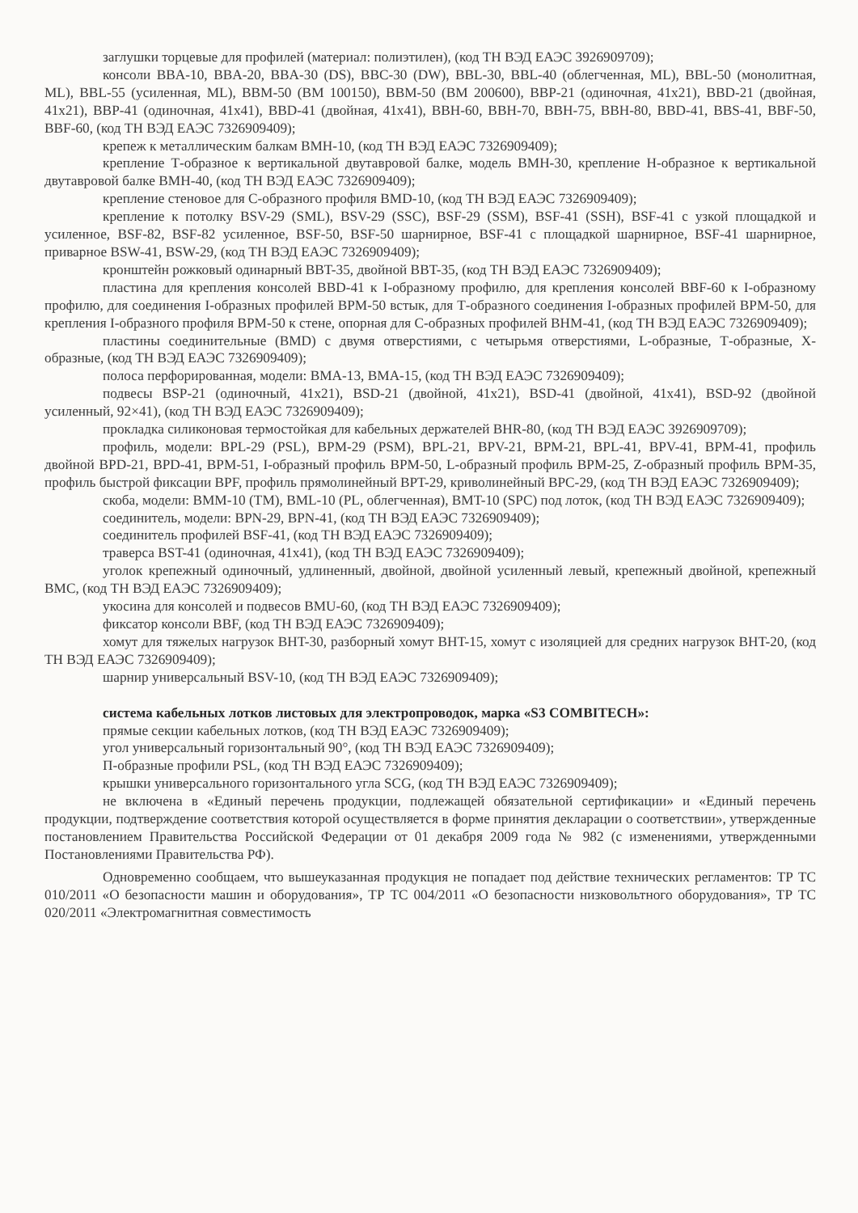заглушки торцевые для профилей (материал: полиэтилен), (код ТН ВЭД ЕАЭС 3926909709);
консоли BBA-10, BBA-20, BBA-30 (DS), BBC-30 (DW), BBL-30, BBL-40 (облегченная, ML), BBL-50 (монолитная, ML), BBL-55 (усиленная, ML), BBM-50 (BM 100150), BBM-50 (BM 200600), BBP-21 (одиночная, 41x21), BBD-21 (двойная, 41x21), BBP-41 (одиночная, 41x41), BBD-41 (двойная, 41x41), BBH-60, BBH-70, BBH-75, BBH-80, BBD-41, BBS-41, BBF-50, BBF-60, (код ТН ВЭД ЕАЭС 7326909409);
крепеж к металлическим балкам BMH-10, (код ТН ВЭД ЕАЭС 7326909409);
крепление Т-образное к вертикальной двутавровой балке, модель BMH-30, крепление Н-образное к вертикальной двутавровой балке BMH-40, (код ТН ВЭД ЕАЭС 7326909409);
крепление стеновое для С-образного профиля BMD-10, (код ТН ВЭД ЕАЭС 7326909409);
крепление к потолку BSV-29 (SML), BSV-29 (SSC), BSF-29 (SSM), BSF-41 (SSH), BSF-41 с узкой площадкой и усиленное, BSF-82, BSF-82 усиленное, BSF-50, BSF-50 шарнирное, BSF-41 с площадкой шарнирное, BSF-41 шарнирное, приварное BSW-41, BSW-29, (код ТН ВЭД ЕАЭС 7326909409);
кронштейн рожковый одинарный BBT-35, двойной BBT-35, (код ТН ВЭД ЕАЭС 7326909409);
пластина для крепления консолей BBD-41 к I-образному профилю, для крепления консолей BBF-60 к I-образному профилю, для соединения I-образных профилей BPM-50 встык, для Т-образного соединения I-образных профилей BPM-50, для крепления I-образного профиля BPM-50 к стене, опорная для С-образных профилей BHM-41, (код ТН ВЭД ЕАЭС 7326909409);
пластины соединительные (BMD) с двумя отверстиями, с четырьмя отверстиями, L-образные, Т-образные, Х-образные, (код ТН ВЭД ЕАЭС 7326909409);
полоса перфорированная, модели: BMA-13, BMA-15, (код ТН ВЭД ЕАЭС 7326909409);
подвесы BSP-21 (одиночный, 41x21), BSD-21 (двойной, 41x21), BSD-41 (двойной, 41x41), BSD-92 (двойной усиленный, 92×41), (код ТН ВЭД ЕАЭС 7326909409);
прокладка силиконовая термостойкая для кабельных держателей BHR-80, (код ТН ВЭД ЕАЭС 3926909709);
профиль, модели: BPL-29 (PSL), BPM-29 (PSM), BPL-21, BPV-21, BPM-21, BPL-41, BPV-41, BPM-41, профиль двойной BPD-21, BPD-41, BPM-51, I-образный профиль BPM-50, L-образный профиль BPM-25, Z-образный профиль BPM-35, профиль быстрой фиксации BPF, профиль прямолинейный BPT-29, криволинейный BPC-29, (код ТН ВЭД ЕАЭС 7326909409);
скоба, модели: BMM-10 (TM), BML-10 (PL, облегченная), BMT-10 (SPC) под лоток, (код ТН ВЭД ЕАЭС 7326909409);
соединитель, модели: BPN-29, BPN-41, (код ТН ВЭД ЕАЭС 7326909409);
соединитель профилей BSF-41, (код ТН ВЭД ЕАЭС 7326909409);
траверса BST-41 (одиночная, 41x41), (код ТН ВЭД ЕАЭС 7326909409);
уголок крепежный одиночный, удлиненный, двойной, двойной усиленный левый, крепежный двойной, крепежный BMC, (код ТН ВЭД ЕАЭС 7326909409);
укосина для консолей и подвесов BMU-60, (код ТН ВЭД ЕАЭС 7326909409);
фиксатор консоли BBF, (код ТН ВЭД ЕАЭС 7326909409);
хомут для тяжелых нагрузок BHT-30, разборный хомут BHT-15, хомут с изоляцией для средних нагрузок BHT-20, (код ТН ВЭД ЕАЭС 7326909409);
шарнир универсальный BSV-10, (код ТН ВЭД ЕАЭС 7326909409);
система кабельных лотков листовых для электропроводок, марка «S3 COMBITECH»:
прямые секции кабельных лотков, (код ТН ВЭД ЕАЭС 7326909409);
угол универсальный горизонтальный 90°, (код ТН ВЭД ЕАЭС 7326909409);
П-образные профили PSL, (код ТН ВЭД ЕАЭС 7326909409);
крышки универсального горизонтального угла SCG, (код ТН ВЭД ЕАЭС 7326909409);
не включена в «Единый перечень продукции, подлежащей обязательной сертификации» и «Единый перечень продукции, подтверждение соответствия которой осуществляется в форме принятия декларации о соответствии», утвержденные постановлением Правительства Российской Федерации от 01 декабря 2009 года № 982 (с изменениями, утвержденными Постановлениями Правительства РФ).
Одновременно сообщаем, что вышеуказанная продукция не попадает под действие технических регламентов: ТР ТС 010/2011 «О безопасности машин и оборудования», ТР ТС 004/2011 «О безопасности низковольтного оборудования», ТР ТС 020/2011 «Электромагнитная совместимость